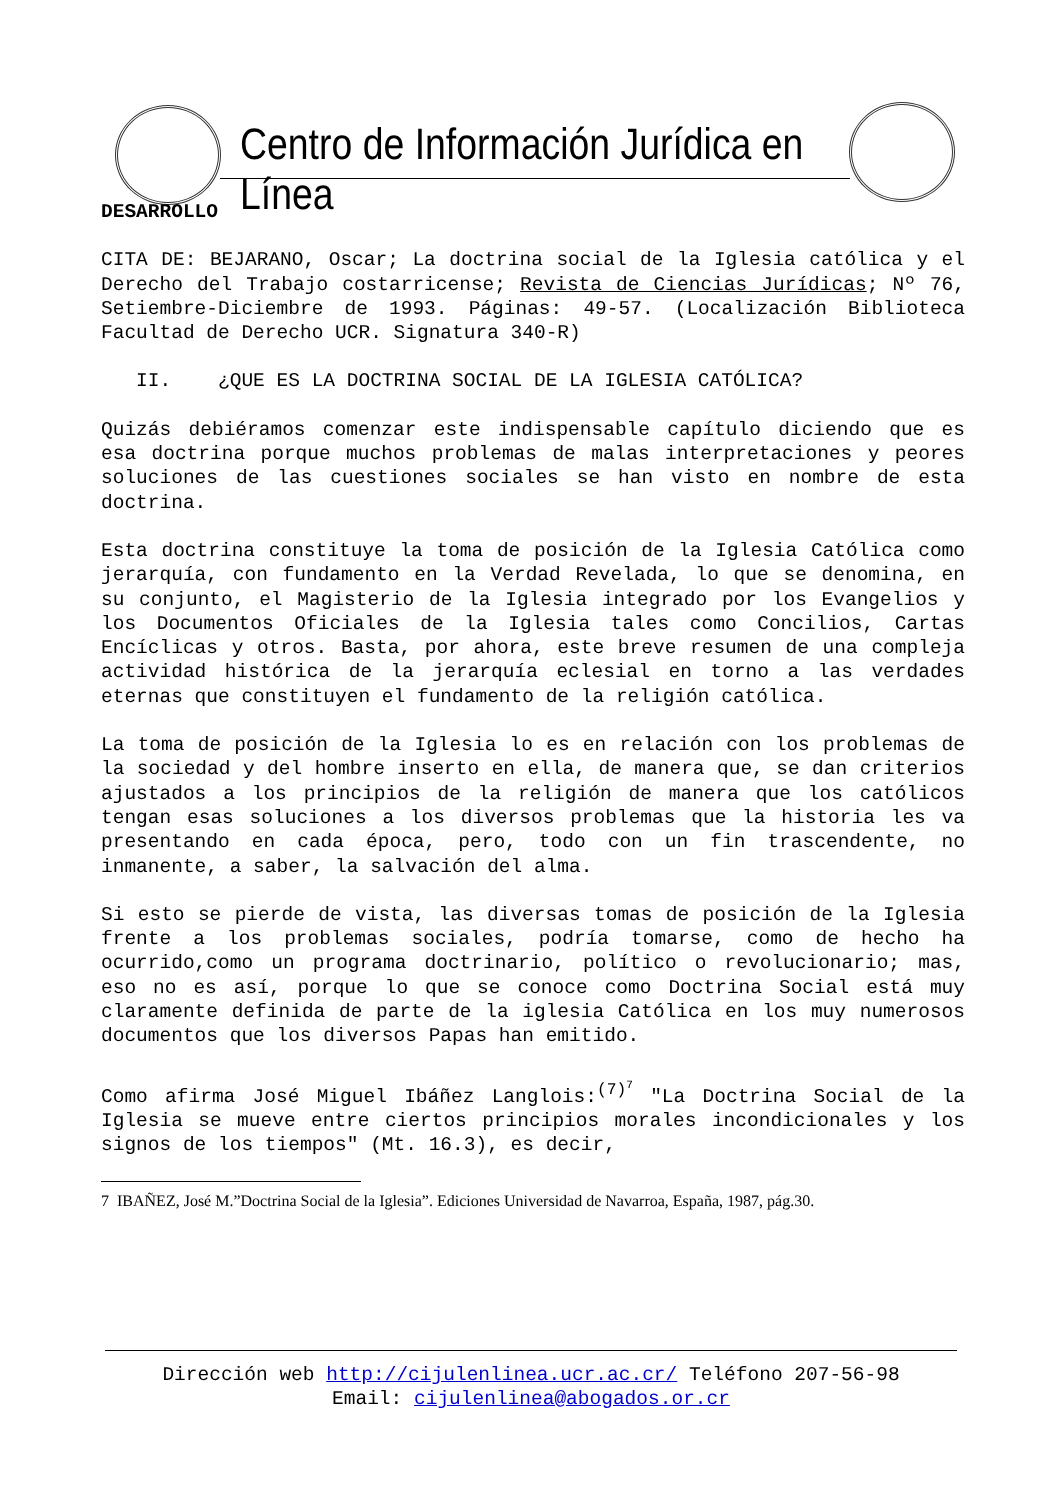Centro de Información Jurídica en Línea
DESARROLLO
CITA DE: BEJARANO, Oscar; La doctrina social de la Iglesia católica y el Derecho del Trabajo costarricense; Revista de Ciencias Jurídicas; Nº 76, Setiembre-Diciembre de 1993. Páginas: 49-57. (Localización Biblioteca Facultad de Derecho UCR. Signatura 340-R)
II. ¿QUE ES LA DOCTRINA SOCIAL DE LA IGLESIA CATÓLICA?
Quizás debiéramos comenzar este indispensable capítulo diciendo que es esa doctrina porque muchos problemas de malas interpretaciones y peores soluciones de las cuestiones sociales se han visto en nombre de esta doctrina.
Esta doctrina constituye la toma de posición de la Iglesia Católica como jerarquía, con fundamento en la Verdad Revelada, lo que se denomina, en su conjunto, el Magisterio de la Iglesia integrado por los Evangelios y los Documentos Oficiales de la Iglesia tales como Concilios, Cartas Encíclicas y otros. Basta, por ahora, este breve resumen de una compleja actividad histórica de la jerarquía eclesial en torno a las verdades eternas que constituyen el fundamento de la religión católica.
La toma de posición de la Iglesia lo es en relación con los problemas de la sociedad y del hombre inserto en ella, de manera que, se dan criterios ajustados a los principios de la religión de manera que los católicos tengan esas soluciones a los diversos problemas que la historia les va presentando en cada época, pero, todo con un fin trascendente, no inmanente, a saber, la salvación del alma.
Si esto se pierde de vista, las diversas tomas de posición de la Iglesia frente a los problemas sociales, podría tomarse, como de hecho ha ocurrido,como un programa doctrinario, político o revolucionario; mas, eso no es así, porque lo que se conoce como Doctrina Social está muy claramente definida de parte de la iglesia Católica en los muy numerosos documentos que los diversos Papas han emitido.
Como afirma José Miguel Ibáñez Langlois:<sup>(7)<sup>7</sup></sup> "La Doctrina Social de la Iglesia se mueve entre ciertos principios morales incondicionales y los signos de los tiempos" (Mt. 16.3), es decir,
7 IBAÑEZ, José M.”Doctrina Social de la Iglesia”. Ediciones Universidad de Navarroa, España, 1987, pág.30.
Dirección web http://cijulenlinea.ucr.ac.cr/ Teléfono 207-56-98
Email: cijulenlinea@abogados.or.cr